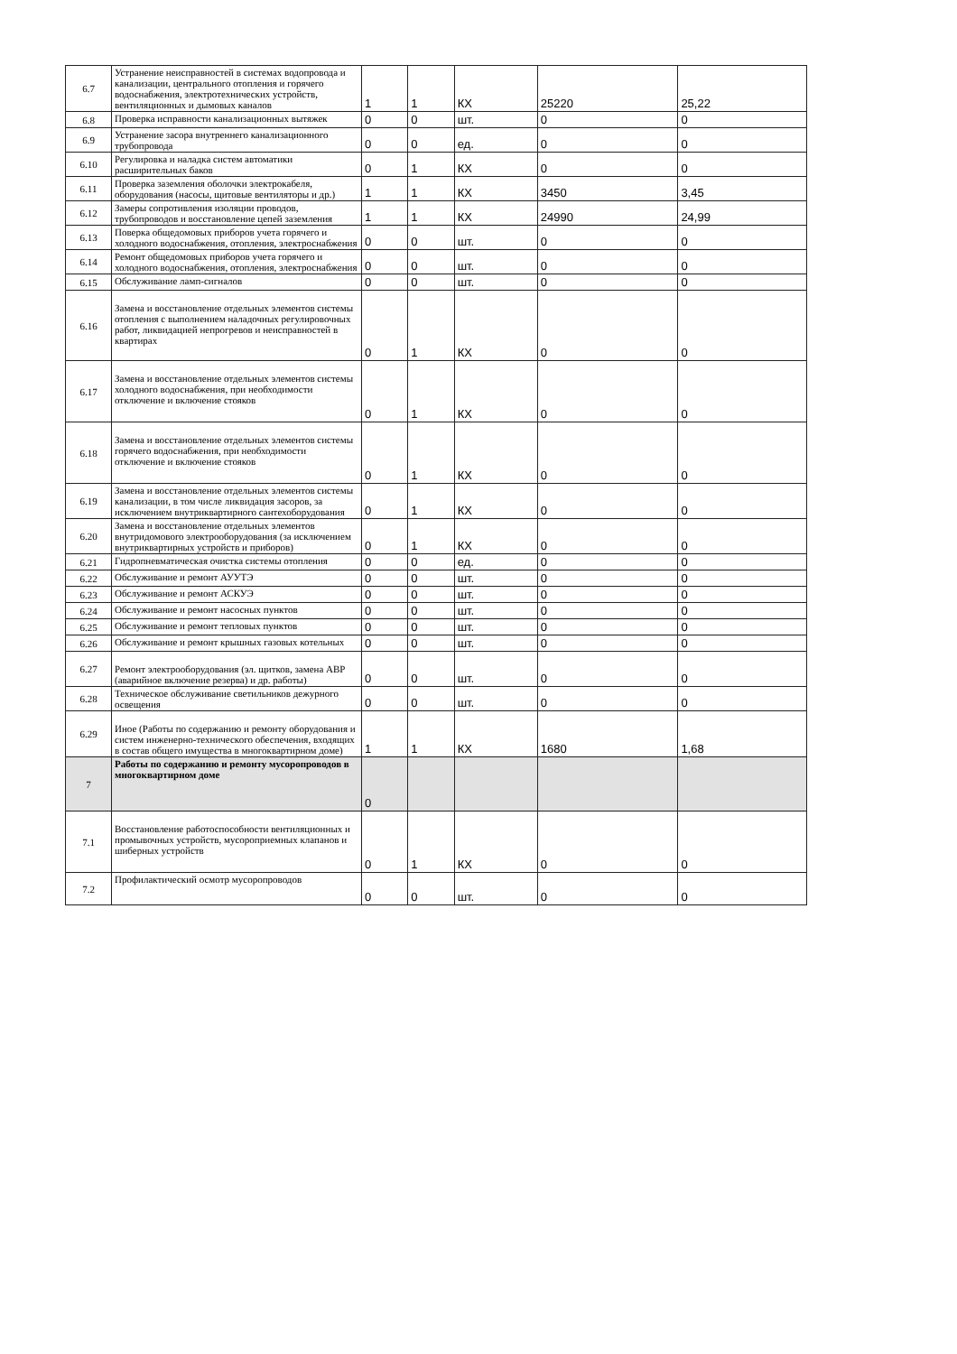| 6.7 | Устранение неисправностей в системах водопровода и канализации, центрального отопления и горячего водоснабжения, электротехнических устройств, вентиляционных и дымовых каналов | 1 | 1 | КХ | 25220 | 25,22 |
| 6.8 | Проверка исправности канализационных вытяжек | 0 | 0 | шт. | 0 | 0 |
| 6.9 | Устранение засора внутреннего канализационного трубопровода | 0 | 0 | ед. | 0 | 0 |
| 6.10 | Регулировка и наладка систем автоматики расширительных баков | 0 | 1 | КХ | 0 | 0 |
| 6.11 | Проверка заземления оболочки электрокабеля, оборудования (насосы, щитовые вентиляторы и др.) | 1 | 1 | КХ | 3450 | 3,45 |
| 6.12 | Замеры сопротивления изоляции проводов, трубопроводов и восстановление цепей заземления | 1 | 1 | КХ | 24990 | 24,99 |
| 6.13 | Поверка общедомовых приборов учета горячего и холодного водоснабжения, отопления, электроснабжения | 0 | 0 | шт. | 0 | 0 |
| 6.14 | Ремонт общедомовых приборов учета горячего и холодного водоснабжения, отопления, электроснабжения | 0 | 0 | шт. | 0 | 0 |
| 6.15 | Обслуживание ламп-сигналов | 0 | 0 | шт. | 0 | 0 |
| 6.16 | Замена и восстановление отдельных элементов системы отопления с выполнением наладочных регулировочных работ, ликвидацией непрогревов и неисправностей в квартирах | 0 | 1 | КХ | 0 | 0 |
| 6.17 | Замена и восстановление отдельных элементов системы холодного водоснабжения, при необходимости отключение и включение стояков | 0 | 1 | КХ | 0 | 0 |
| 6.18 | Замена и восстановление отдельных элементов системы горячего водоснабжения, при необходимости отключение и включение стояков | 0 | 1 | КХ | 0 | 0 |
| 6.19 | Замена и восстановление отдельных элементов системы канализации, в том числе ликвидация засоров, за исключением внутриквартирного сантехоборудования | 0 | 1 | КХ | 0 | 0 |
| 6.20 | Замена и восстановление отдельных элементов внутридомового электрооборудования (за исключением внутриквартирных устройств и приборов) | 0 | 1 | КХ | 0 | 0 |
| 6.21 | Гидропневматическая очистка системы отопления | 0 | 0 | ед. | 0 | 0 |
| 6.22 | Обслуживание и ремонт АУУТЭ | 0 | 0 | шт. | 0 | 0 |
| 6.23 | Обслуживание и ремонт АСКУЭ | 0 | 0 | шт. | 0 | 0 |
| 6.24 | Обслуживание и ремонт насосных пунктов | 0 | 0 | шт. | 0 | 0 |
| 6.25 | Обслуживание и ремонт тепловых пунктов | 0 | 0 | шт. | 0 | 0 |
| 6.26 | Обслуживание и ремонт крышных газовых котельных | 0 | 0 | шт. | 0 | 0 |
| 6.27 | Ремонт электрооборудования (эл. щитков, замена АВР (аварийное включение резерва) и др. работы) | 0 | 0 | шт. | 0 | 0 |
| 6.28 | Техническое обслуживание светильников дежурного освещения | 0 | 0 | шт. | 0 | 0 |
| 6.29 | Иное (Работы по содержанию и ремонту оборудования и систем инженерно-технического обеспечения, входящих в состав общего имущества в многоквартирном доме) | 1 | 1 | КХ | 1680 | 1,68 |
| 7 | Работы по содержанию и ремонту мусоропроводов в многоквартирном доме | 0 | | | | |
| 7.1 | Восстановление работоспособности вентиляционных и промывочных устройств, мусороприемных клапанов и шиберных устройств | 0 | 1 | КХ | 0 | 0 |
| 7.2 | Профилактический осмотр мусоропроводов | 0 | 0 | шт. | 0 | 0 |